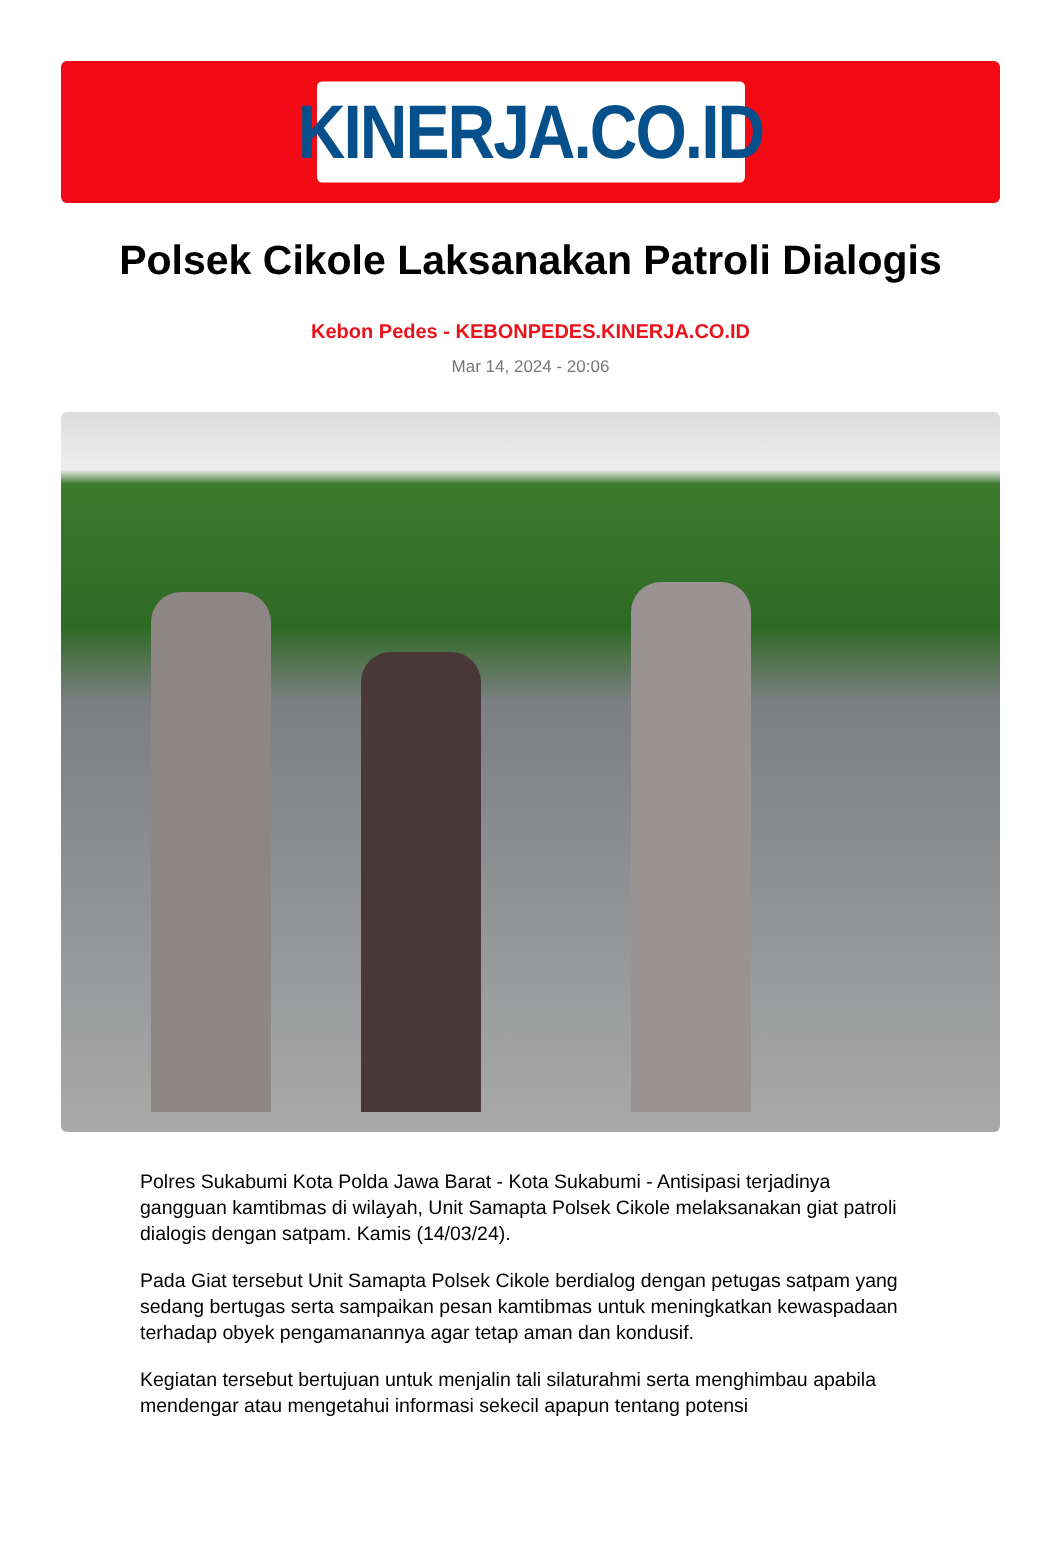KINERJA.CO.ID
Polsek Cikole Laksanakan Patroli Dialogis
Kebon Pedes - KEBONPEDES.KINERJA.CO.ID
Mar 14, 2024 - 20:06
Polres Sukabumi Kota Polda Jawa Barat - Kota Sukabumi - Antisipasi terjadinya gangguan kamtibmas di wilayah, Unit Samapta Polsek Cikole melaksanakan giat patroli dialogis dengan satpam. Kamis (14/03/24).
Pada Giat tersebut Unit Samapta Polsek Cikole berdialog dengan petugas satpam yang sedang bertugas serta sampaikan pesan kamtibmas untuk meningkatkan kewaspadaan terhadap obyek pengamanannya agar tetap aman dan kondusif.
Kegiatan tersebut bertujuan untuk menjalin tali silaturahmi serta menghimbau apabila mendengar atau mengetahui informasi sekecil apapun tentang potensi